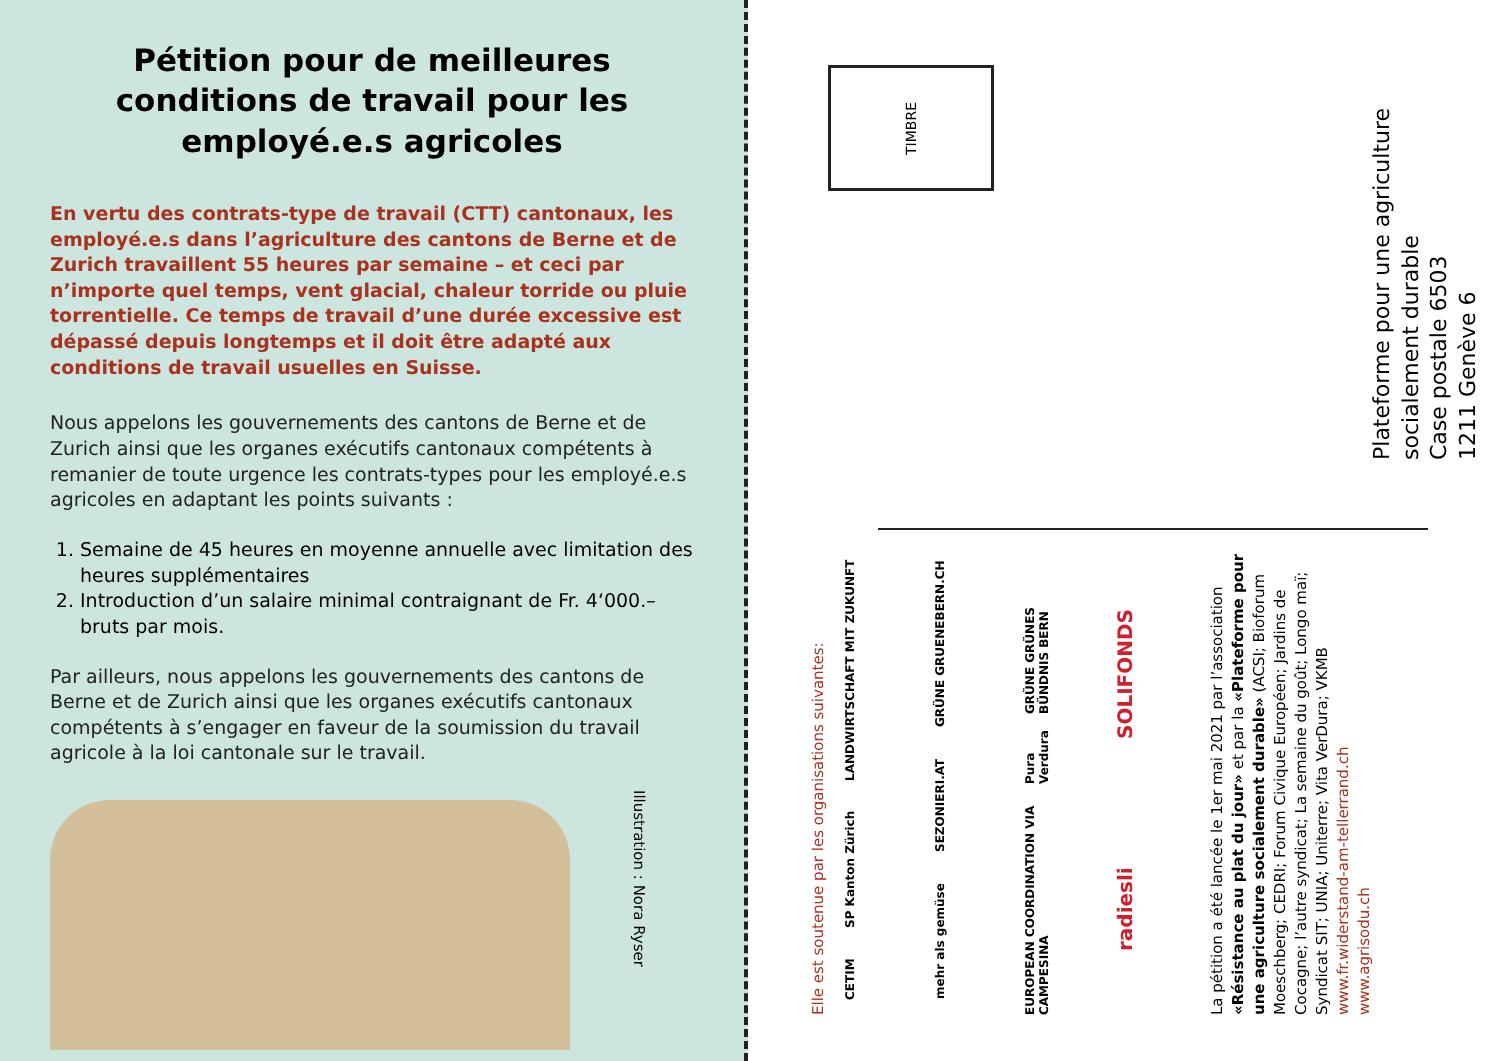Pétition pour de meilleures conditions de travail pour les employé.e.s agricoles
En vertu des contrats-type de travail (CTT) cantonaux, les employé.e.s dans l’agriculture des cantons de Berne et de Zurich travaillent 55 heures par semaine – et ceci par n’importe quel temps, vent glacial, chaleur torride ou pluie torrentielle. Ce temps de travail d’une durée excessive est dépassé depuis longtemps et il doit être adapté aux conditions de travail usuelles en Suisse.
Nous appelons les gouvernements des cantons de Berne et de Zurich ainsi que les organes exécutifs cantonaux compétents à remanier de toute urgence les contrats-types pour les employé.e.s agricoles en adaptant les points suivants :
1. Semaine de 45 heures en moyenne annuelle avec limitation des heures supplémentaires
2. Introduction d’un salaire minimal contraignant de Fr. 4‘000.– bruts par mois.
Par ailleurs, nous appelons les gouvernements des cantons de Berne et de Zurich ainsi que les organes exécutifs cantonaux compétents à s’engager en faveur de la soumission du travail agricole à la loi cantonale sur le travail.
Illustration : Nora Ryser
TIMBRE
Plateforme pour une agriculture
socialement durable
Case postale 6503
1211 Genève 6
Elle est soutenue par les organisations suivantes:
CETIM SP Kanton Zürich LANDWIRTSCHAFT MIT ZUKUNFT
mehr als gemüse SEZONIERI.AT GRÜNE GRUENEBERN.CH
EUROPEAN COORDINATION VIA CAMPESINA Pura Verdura GRÜNE GRÜNES BÜNDNIS BERN
radiesli SOLIFONDS
La pétition a été lancée le 1er mai 2021 par l’association «Résistance au plat du jour» et par la «Plateforme pour une agriculture socialement durable» (ACSI; Bioforum Moeschberg; CEDRI; Forum Civique Européen; Jardins de Cocagne; l’autre syndicat; La semaine du goût; Longo maï; Syndicat SIT; UNIA; Uniterre; Vita VerDura; VKMB
www.fr.widerstand-am-tellerrand.ch
www.agrisodu.ch